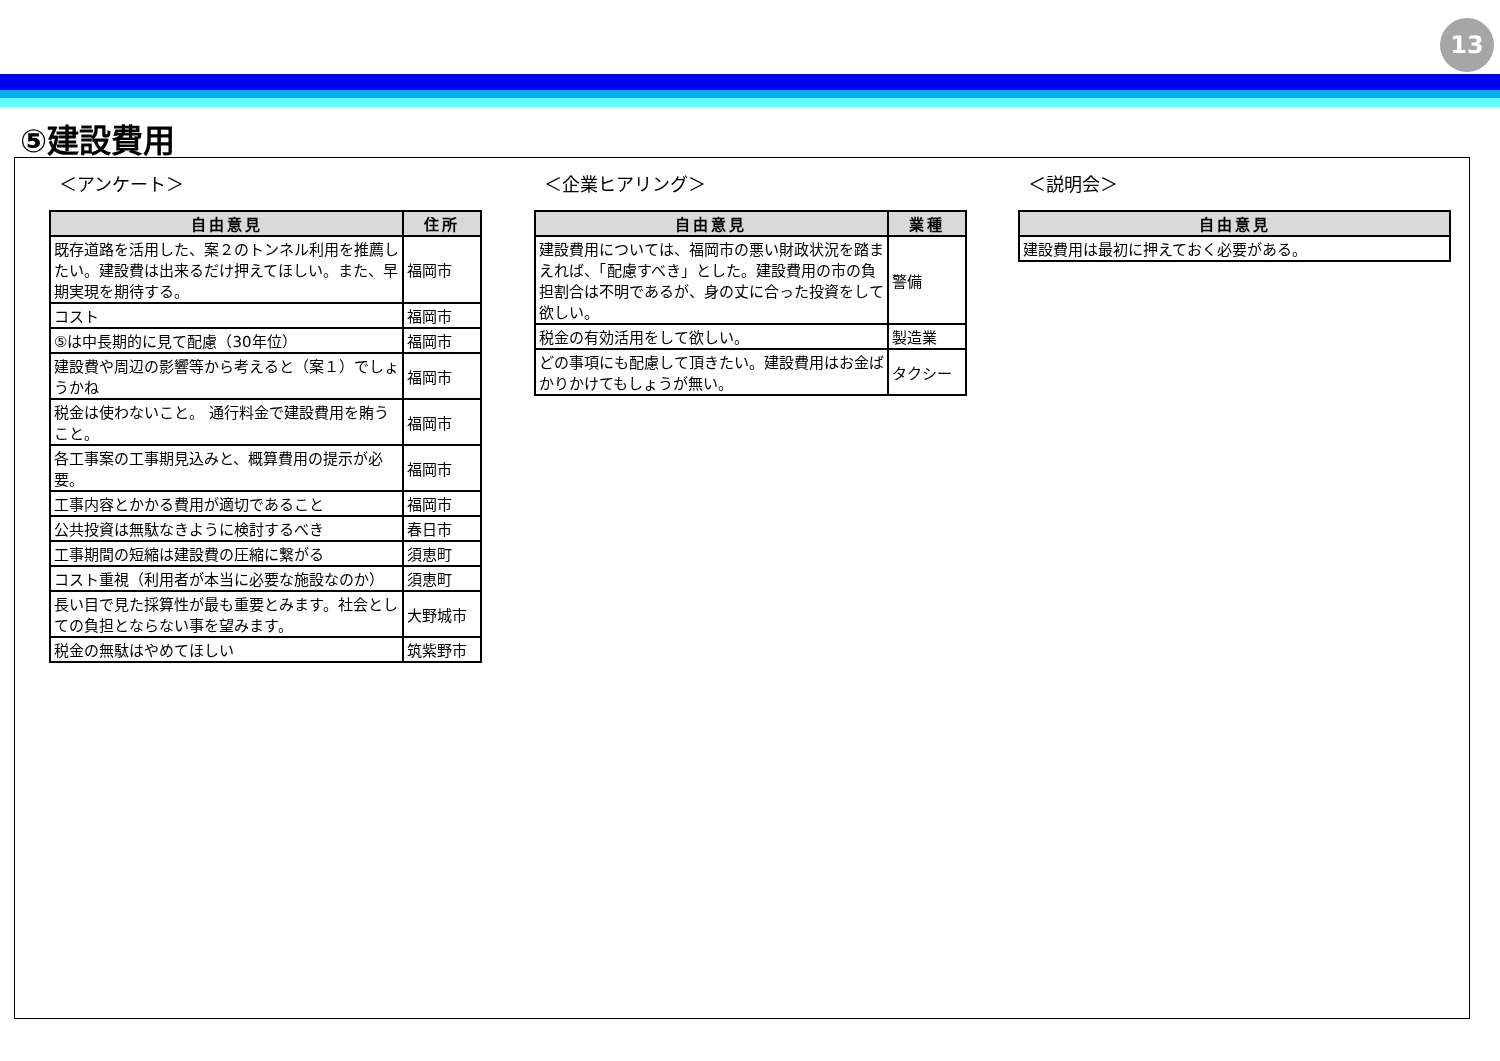13
⑤建設費用
＜アンケート＞
| 自由意見 | 住所 |
| --- | --- |
| 既存道路を活用した、案２のトンネル利用を推薦したい。建設費は出来るだけ押えてほしい。また、早期実現を期待する。 | 福岡市 |
| コスト | 福岡市 |
| ⑤は中長期的に見て配慮（30年位） | 福岡市 |
| 建設費や周辺の影響等から考えると（案１）でしょうかね | 福岡市 |
| 税金は使わないこと。 通行料金で建設費用を賄うこと。 | 福岡市 |
| 各工事案の工事期見込みと、概算費用の提示が必要。 | 福岡市 |
| 工事内容とかかる費用が適切であること | 福岡市 |
| 公共投資は無駄なきように検討するべき | 春日市 |
| 工事期間の短縮は建設費の圧縮に繋がる | 須恵町 |
| コスト重視（利用者が本当に必要な施設なのか） | 須恵町 |
| 長い目で見た採算性が最も重要とみます。社会としての負担とならない事を望みます。 | 大野城市 |
| 税金の無駄はやめてほしい | 筑紫野市 |
＜企業ヒアリング＞
| 自由意見 | 業種 |
| --- | --- |
| 建設費用については、福岡市の悪い財政状況を踏まえれば、「配慮すべき」とした。建設費用の市の負担割合は不明であるが、身の丈に合った投資をして欲しい。 | 警備 |
| 税金の有効活用をして欲しい。 | 製造業 |
| どの事項にも配慮して頂きたい。建設費用はお金ばかりかけてもしょうが無い。 | タクシー |
＜説明会＞
| 自由意見 |
| --- |
| 建設費用は最初に押えておく必要がある。 |